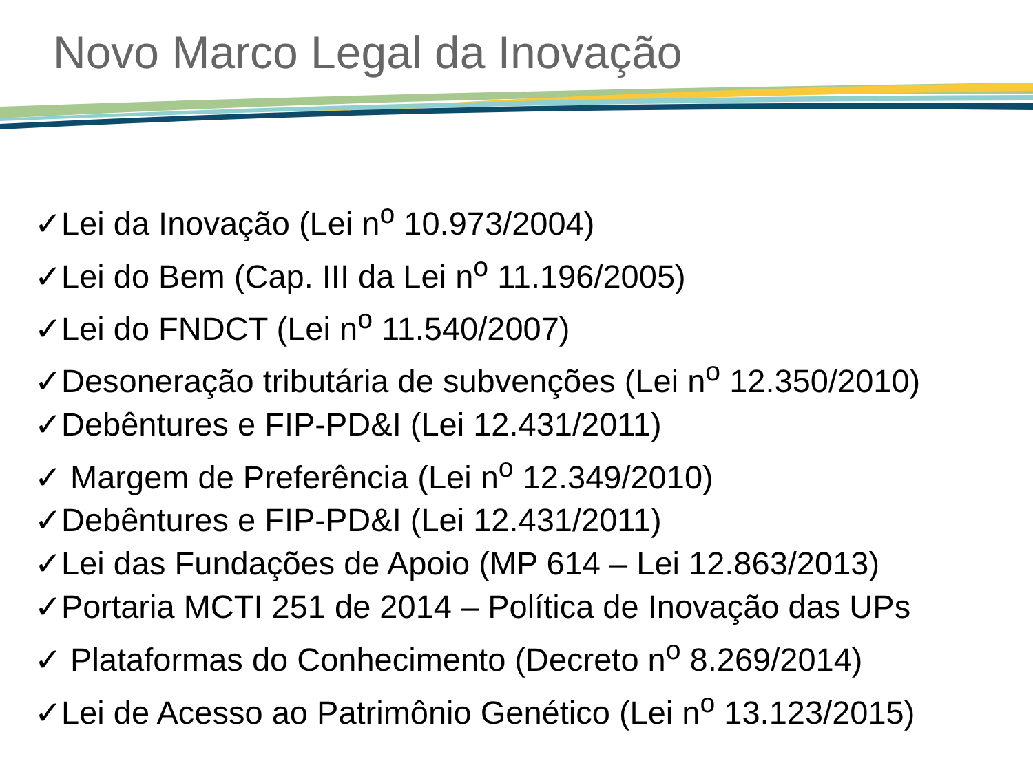Novo Marco Legal da Inovação
✓Lei da Inovação (Lei n<sup>o</sup> 10.973/2004)
✓Lei do Bem (Cap. III da Lei n<sup>o</sup> 11.196/2005)
✓Lei do FNDCT (Lei n<sup>o</sup> 11.540/2007)
✓Desoneração tributária de subvenções (Lei n<sup>o</sup> 12.350/2010)
✓Debêntures e FIP-PD&I (Lei 12.431/2011)
✓ Margem de Preferência (Lei n<sup>o</sup> 12.349/2010)
✓Debêntures e FIP-PD&I (Lei 12.431/2011)
✓Lei das Fundações de Apoio (MP 614 – Lei 12.863/2013)
✓Portaria MCTI 251 de 2014 – Política de Inovação das UPs
✓ Plataformas do Conhecimento (Decreto n<sup>o</sup> 8.269/2014)
✓Lei de Acesso ao Patrimônio Genético (Lei n<sup>o</sup> 13.123/2015)